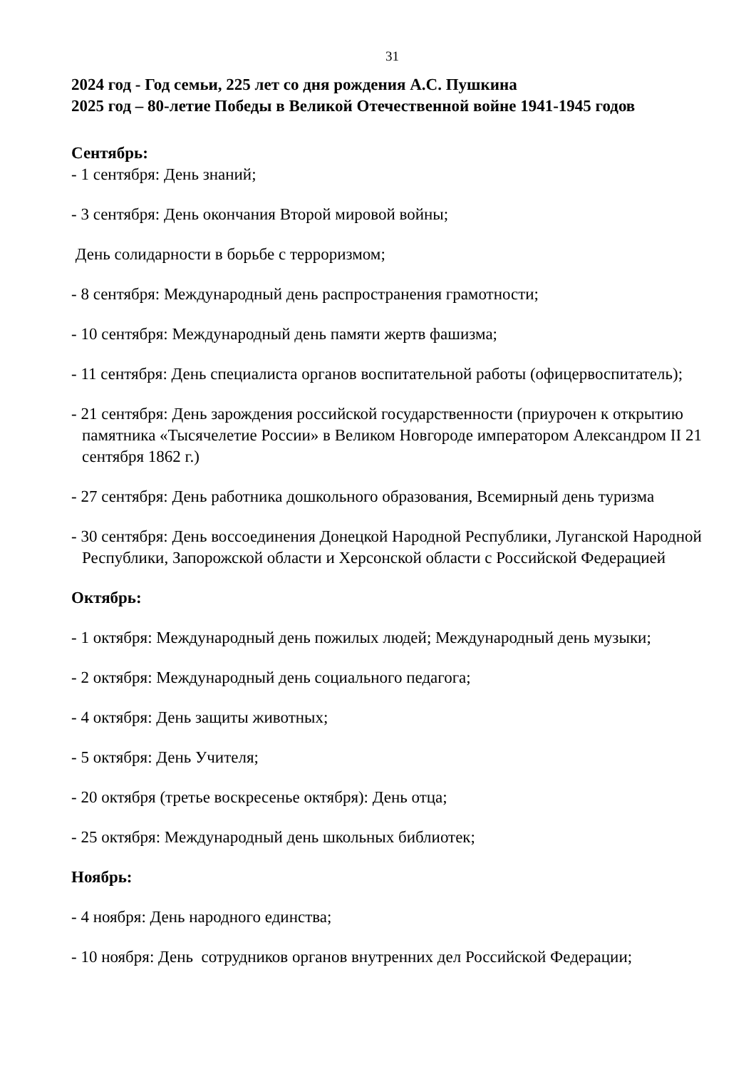31
2024 год - Год семьи, 225 лет со дня рождения А.С. Пушкина
2025 год – 80-летие Победы в Великой Отечественной войне 1941-1945 годов
Сентябрь:
- 1 сентября: День знаний;
- 3 сентября: День окончания Второй мировой войны;
День солидарности в борьбе с терроризмом;
- 8 сентября: Международный день распространения грамотности;
- 10 сентября: Международный день памяти жертв фашизма;
- 11 сентября: День специалиста органов воспитательной работы (офицервоспитатель);
- 21 сентября: День зарождения российской государственности (приурочен к открытию памятника «Тысячелетие России» в Великом Новгороде императором Александром II 21 сентября 1862 г.)
- 27 сентября: День работника дошкольного образования, Всемирный день туризма
- 30 сентября: День воссоединения Донецкой Народной Республики, Луганской Народной Республики, Запорожской области и Херсонской области с Российской Федерацией
Октябрь:
- 1 октября: Международный день пожилых людей; Международный день музыки;
- 2 октября: Международный день социального педагога;
- 4 октября: День защиты животных;
- 5 октября: День Учителя;
- 20 октября (третье воскресенье октября): День отца;
- 25 октября: Международный день школьных библиотек;
Ноябрь:
- 4 ноября: День народного единства;
- 10 ноября: День сотрудников органов внутренних дел Российской Федерации;